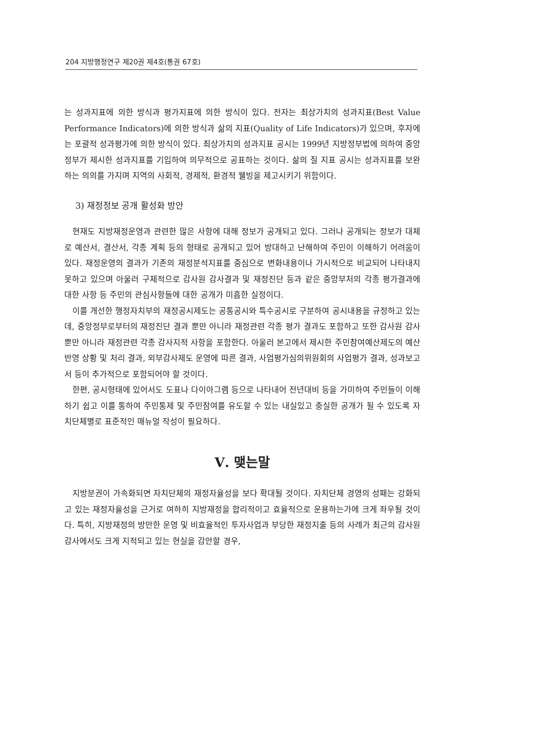204 지방행정연구 제20권 제4호(통권 67호)
는 성과지표에 의한 방식과 평가지표에 의한 방식이 있다. 전자는 최상가치의 성과지표(Best Value Performance Indicators)에 의한 방식과 삶의 지표(Quality of Life Indicators)가 있으며, 후자에는 포괄적 성과평가에 의한 방식이 있다. 최상가치의 성과지표 공시는 1999년 지방정부법에 의하여 중앙정부가 제시한 성과지표를 기입하여 의무적으로 공표하는 것이다. 삶의 질 지표 공시는 성과지표를 보완하는 의의를 가지며 지역의 사회적, 경제적, 환경적 웰빙을 제고시키기 위함이다.
3) 재정정보 공개 활성화 방안
현재도 지방재정운영과 관련한 많은 사항에 대해 정보가 공개되고 있다. 그러나 공개되는 정보가 대체로 예산서, 결산서, 각종 계획 등의 형태로 공개되고 있어 방대하고 난해하여 주민이 이해하기 어려움이 있다. 재정운영의 결과가 기존의 재정분석지표를 중심으로 변화내용이나 가시적으로 비교되어 나타내지 못하고 있으며 아울러 구체적으로 감사원 감사결과 및 재정진단 등과 같은 중앙부처의 각종 평가결과에 대한 사항 등 주민의 관심사항들에 대한 공개가 미흡한 실정이다.
이를 개선한 행정자치부의 재정공시제도는 공통공시와 특수공시로 구분하여 공시내용을 규정하고 있는데, 중앙정부로부터의 재정진단 결과 뿐만 아니라 재정관련 각종 평가 결과도 포함하고 또한 감사원 감사뿐만 아니라 재정관련 각종 감사지적 사항을 포함한다. 아울러 본고에서 제시한 주민참여예산제도의 예산반영 상황 및 처리 결과, 외부감사제도 운영에 따른 결과, 사업평가심의위원회의 사업평가 결과, 성과보고서 등이 추가적으로 포함되어야 할 것이다.
한편, 공시형태에 있어서도 도표나 다이아그램 등으로 나타내어 전년대비 등을 가미하여 주민들이 이해하기 쉽고 이를 통하여 주민통제 및 주민참여를 유도할 수 있는 내실있고 충실한 공개가 될 수 있도록 자치단체별로 표준적인 매뉴얼 작성이 필요하다.
Ⅴ. 맺는말
지방분권이 가속화되면 자치단체의 재정자율성을 보다 확대될 것이다. 자치단체 경영의 성패는 강화되고 있는 재정자율성을 근거로 여하히 지방재정을 합리적이고 효율적으로 운용하는가에 크게 좌우될 것이다. 특히, 지방재정의 방만한 운영 및 비효율적인 투자사업과 부당한 재정지출 등의 사례가 최근의 감사원 감사에서도 크게 지적되고 있는 현실을 감안할 경우,